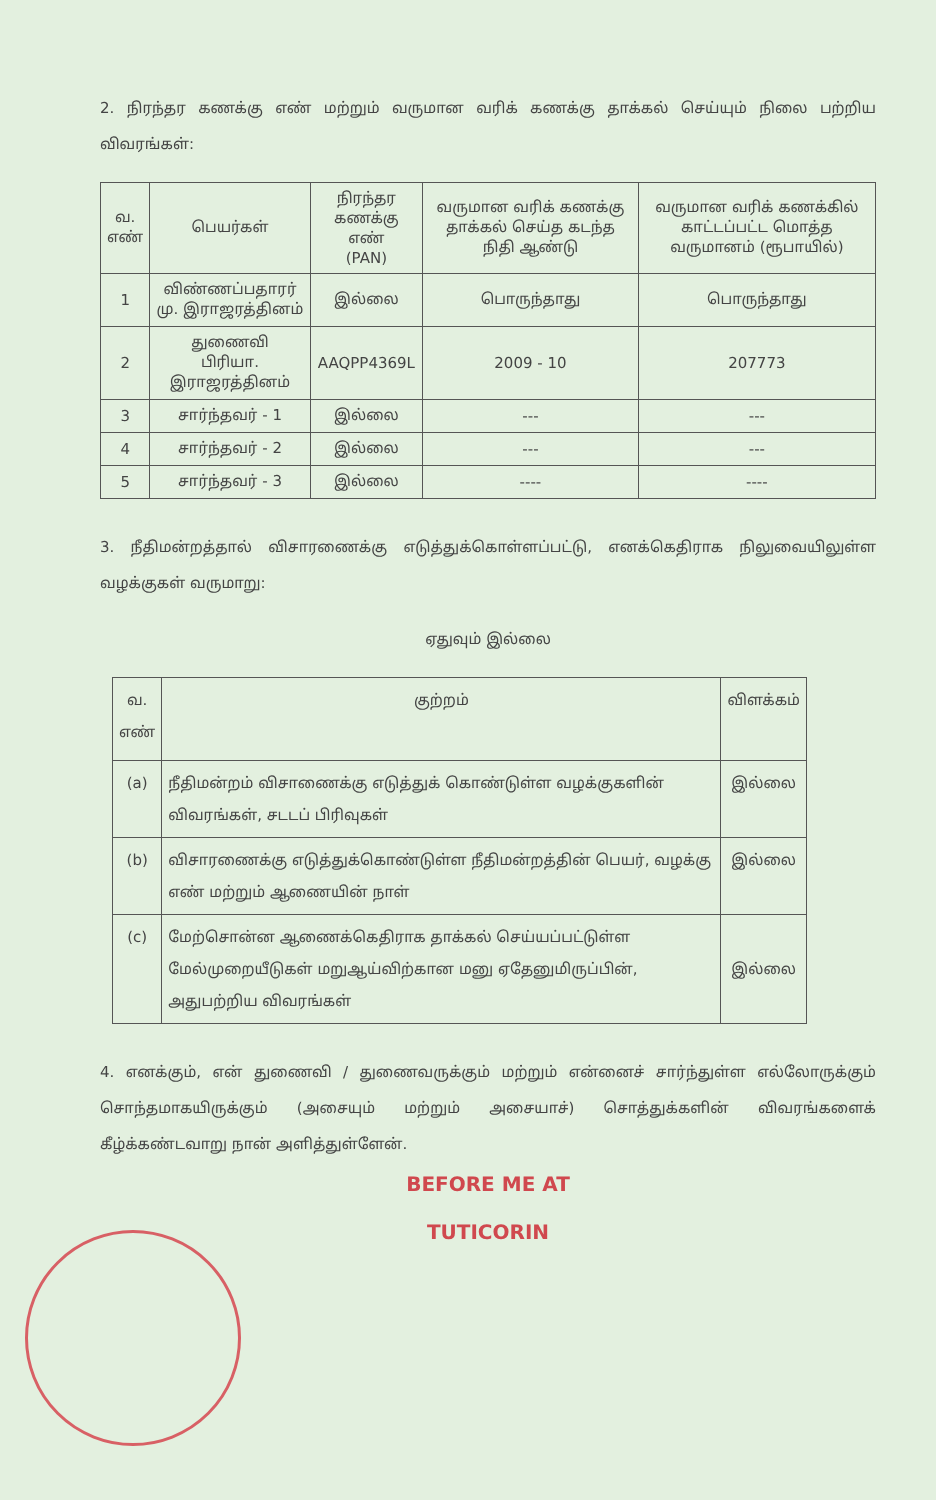2. நிரந்தர கணக்கு எண் மற்றும் வருமான வரிக் கணக்கு தாக்கல் செய்யும் நிலை பற்றிய விவரங்கள்:
| வ. எண் | பெயர்கள் | நிரந்தர கணக்கு எண் (PAN) | வருமான வரிக் கணக்கு தாக்கல் செய்த கடந்த நிதி ஆண்டு | வருமான வரிக் கணக்கில் காட்டப்பட்ட மொத்த வருமானம் (ரூபாயில்) |
| --- | --- | --- | --- | --- |
| 1 | விண்ணப்பதாரர் மு. இராஜரத்தினம் | இல்லை | பொருந்தாது | பொருந்தாது |
| 2 | துணைவி பிரியா. இராஜரத்தினம் | AAQPP4369L | 2009 - 10 | 207773 |
| 3 | சார்ந்தவர் - 1 | இல்லை | --- | --- |
| 4 | சார்ந்தவர் - 2 | இல்லை | --- | --- |
| 5 | சார்ந்தவர் - 3 | இல்லை | ---- | ---- |
3. நீதிமன்றத்தால் விசாரணைக்கு எடுத்துக்கொள்ளப்பட்டு, எனக்கெதிராக நிலுவையிலுள்ள வழக்குகள் வருமாறு:
ஏதுவும் இல்லை
| வ. எண் | குற்றம் | விளக்கம் |
| (a) | நீதிமன்றம் விசாணைக்கு எடுத்துக் கொண்டுள்ள வழக்குகளின் விவரங்கள், சடடப் பிரிவுகள் | இல்லை |
| (b) | விசாரணைக்கு எடுத்துக்கொண்டுள்ள நீதிமன்றத்தின் பெயர், வழக்கு எண் மற்றும் ஆணையின் நாள் | இல்லை |
| (c) | மேற்சொன்ன ஆணைக்கெதிராக தாக்கல் செய்யப்பட்டுள்ள மேல்முறையீடுகள் மறுஆய்விற்கான மனு ஏதேனுமிருப்பின், அதுபற்றிய விவரங்கள் | இல்லை |
4. எனக்கும், என் துணைவி / துணைவருக்கும் மற்றும் என்னைச் சார்ந்துள்ள எல்லோருக்கும் சொந்தமாகயிருக்கும் (அசையும் மற்றும் அசையாச்) சொத்துக்களின் விவரங்களைக் கீழ்க்கண்டவாறு நான் அளித்துள்ளேன்.
BEFORE ME AT
TUTICORIN